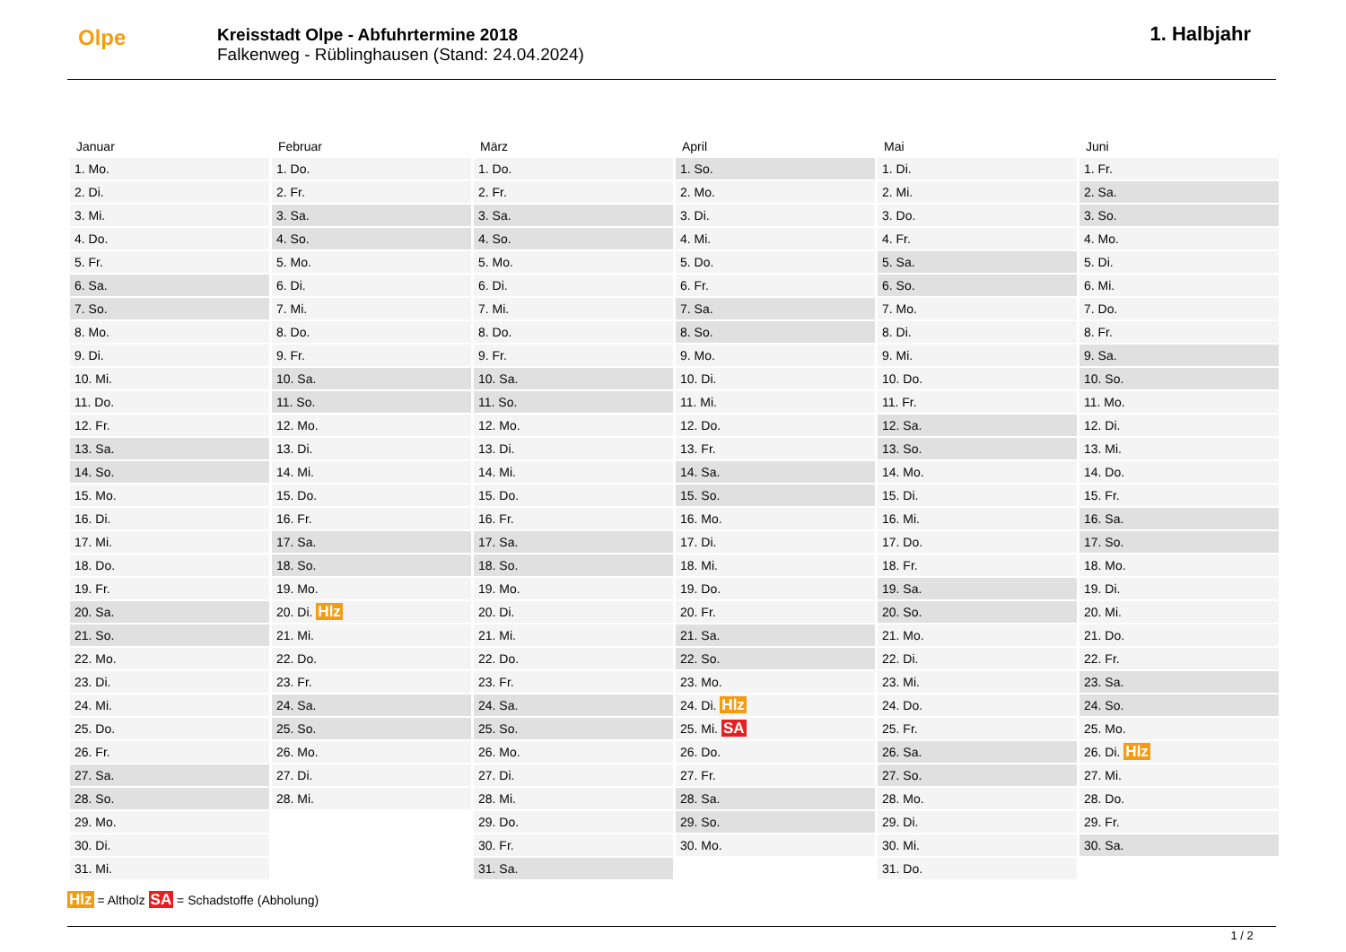Olpe
Kreisstadt Olpe - Abfuhrtermine 2018
Falkenweg - Rüblinghausen (Stand: 24.04.2024)
1. Halbjahr
| Januar | Februar | März | April | Mai | Juni |
| --- | --- | --- | --- | --- | --- |
| 1. Mo. | 1. Do. | 1. Do. | 1. So. | 1. Di. | 1. Fr. |
| 2. Di. | 2. Fr. | 2. Fr. | 2. Mo. | 2. Mi. | 2. Sa. |
| 3. Mi. | 3. Sa. | 3. Sa. | 3. Di. | 3. Do. | 3. So. |
| 4. Do. | 4. So. | 4. So. | 4. Mi. | 4. Fr. | 4. Mo. |
| 5. Fr. | 5. Mo. | 5. Mo. | 5. Do. | 5. Sa. | 5. Di. |
| 6. Sa. | 6. Di. | 6. Di. | 6. Fr. | 6. So. | 6. Mi. |
| 7. So. | 7. Mi. | 7. Mi. | 7. Sa. | 7. Mo. | 7. Do. |
| 8. Mo. | 8. Do. | 8. Do. | 8. So. | 8. Di. | 8. Fr. |
| 9. Di. | 9. Fr. | 9. Fr. | 9. Mo. | 9. Mi. | 9. Sa. |
| 10. Mi. | 10. Sa. | 10. Sa. | 10. Di. | 10. Do. | 10. So. |
| 11. Do. | 11. So. | 11. So. | 11. Mi. | 11. Fr. | 11. Mo. |
| 12. Fr. | 12. Mo. | 12. Mo. | 12. Do. | 12. Sa. | 12. Di. |
| 13. Sa. | 13. Di. | 13. Di. | 13. Fr. | 13. So. | 13. Mi. |
| 14. So. | 14. Mi. | 14. Mi. | 14. Sa. | 14. Mo. | 14. Do. |
| 15. Mo. | 15. Do. | 15. Do. | 15. So. | 15. Di. | 15. Fr. |
| 16. Di. | 16. Fr. | 16. Fr. | 16. Mo. | 16. Mi. | 16. Sa. |
| 17. Mi. | 17. Sa. | 17. Sa. | 17. Di. | 17. Do. | 17. So. |
| 18. Do. | 18. So. | 18. So. | 18. Mi. | 18. Fr. | 18. Mo. |
| 19. Fr. | 19. Mo. | 19. Mo. | 19. Do. | 19. Sa. | 19. Di. |
| 20. Sa. | 20. Di. Hlz | 20. Di. | 20. Fr. | 20. So. | 20. Mi. |
| 21. So. | 21. Mi. | 21. Mi. | 21. Sa. | 21. Mo. | 21. Do. |
| 22. Mo. | 22. Do. | 22. Do. | 22. So. | 22. Di. | 22. Fr. |
| 23. Di. | 23. Fr. | 23. Fr. | 23. Mo. | 23. Mi. | 23. Sa. |
| 24. Mi. | 24. Sa. | 24. Sa. | 24. Di. Hlz | 24. Do. | 24. So. |
| 25. Do. | 25. So. | 25. So. | 25. Mi. SA | 25. Fr. | 25. Mo. |
| 26. Fr. | 26. Mo. | 26. Mo. | 26. Do. | 26. Sa. | 26. Di. Hlz |
| 27. Sa. | 27. Di. | 27. Di. | 27. Fr. | 27. So. | 27. Mi. |
| 28. So. | 28. Mi. | 28. Mi. | 28. Sa. | 28. Mo. | 28. Do. |
| 29. Mo. | | 29. Do. | 29. So. | 29. Di. | 29. Fr. |
| 30. Di. | | 30. Fr. | 30. Mo. | 30. Mi. | 30. Sa. |
| 31. Mi. | | 31. Sa. | | 31. Do. | |
Hlz = Altholz SA = Schadstoffe (Abholung)
1 / 2